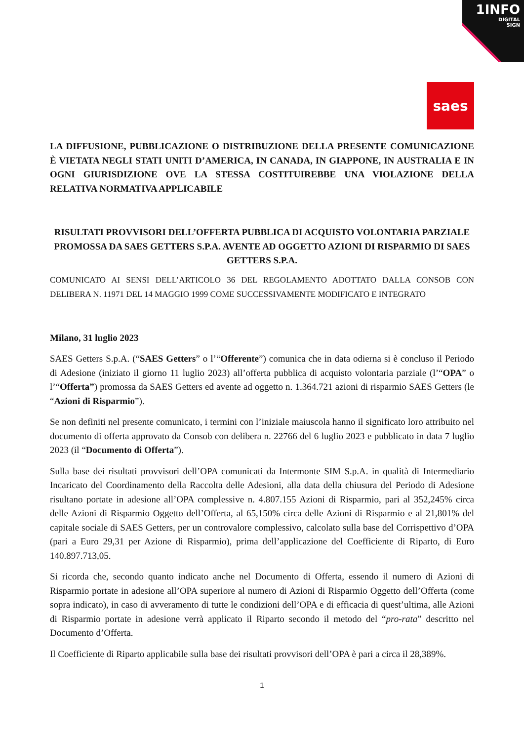1INFO
DIGITAL
SIGN
saes
LA DIFFUSIONE, PUBBLICAZIONE O DISTRIBUZIONE DELLA PRESENTE COMUNICAZIONE È VIETATA NEGLI STATI UNITI D’AMERICA, IN CANADA, IN GIAPPONE, IN AUSTRALIA E IN OGNI GIURISDIZIONE OVE LA STESSA COSTITUIREBBE UNA VIOLAZIONE DELLA RELATIVA NORMATIVA APPLICABILE
RISULTATI PROVVISORI DELL’OFFERTA PUBBLICA DI ACQUISTO VOLONTARIA PARZIALE PROMOSSA DA SAES GETTERS S.P.A. AVENTE AD OGGETTO AZIONI DI RISPARMIO DI SAES GETTERS S.P.A.
COMUNICATO AI SENSI DELL’ARTICOLO 36 DEL REGOLAMENTO ADOTTATO DALLA CONSOB CON DELIBERA N. 11971 DEL 14 MAGGIO 1999 COME SUCCESSIVAMENTE MODIFICATO E INTEGRATO
Milano, 31 luglio 2023
SAES Getters S.p.A. (“SAES Getters” o l’“Offerente”) comunica che in data odierna si è concluso il Periodo di Adesione (iniziato il giorno 11 luglio 2023) all’offerta pubblica di acquisto volontaria parziale (l’“OPA” o l’“Offerta”) promossa da SAES Getters ed avente ad oggetto n. 1.364.721 azioni di risparmio SAES Getters (le “Azioni di Risparmio”).
Se non definiti nel presente comunicato, i termini con l’iniziale maiuscola hanno il significato loro attribuito nel documento di offerta approvato da Consob con delibera n. 22766 del 6 luglio 2023 e pubblicato in data 7 luglio 2023 (il “Documento di Offerta”).
Sulla base dei risultati provvisori dell’OPA comunicati da Intermonte SIM S.p.A. in qualità di Intermediario Incaricato del Coordinamento della Raccolta delle Adesioni, alla data della chiusura del Periodo di Adesione risultano portate in adesione all’OPA complessive n. 4.807.155 Azioni di Risparmio, pari al 352,245% circa delle Azioni di Risparmio Oggetto dell’Offerta, al 65,150% circa delle Azioni di Risparmio e al 21,801% del capitale sociale di SAES Getters, per un controvalore complessivo, calcolato sulla base del Corrispettivo d’OPA (pari a Euro 29,31 per Azione di Risparmio), prima dell’applicazione del Coefficiente di Riparto, di Euro 140.897.713,05.
Si ricorda che, secondo quanto indicato anche nel Documento di Offerta, essendo il numero di Azioni di Risparmio portate in adesione all’OPA superiore al numero di Azioni di Risparmio Oggetto dell’Offerta (come sopra indicato), in caso di avveramento di tutte le condizioni dell’OPA e di efficacia di quest’ultima, alle Azioni di Risparmio portate in adesione verrà applicato il Riparto secondo il metodo del “pro-rata” descritto nel Documento d’Offerta.
Il Coefficiente di Riparto applicabile sulla base dei risultati provvisori dell’OPA è pari a circa il 28,389%.
1